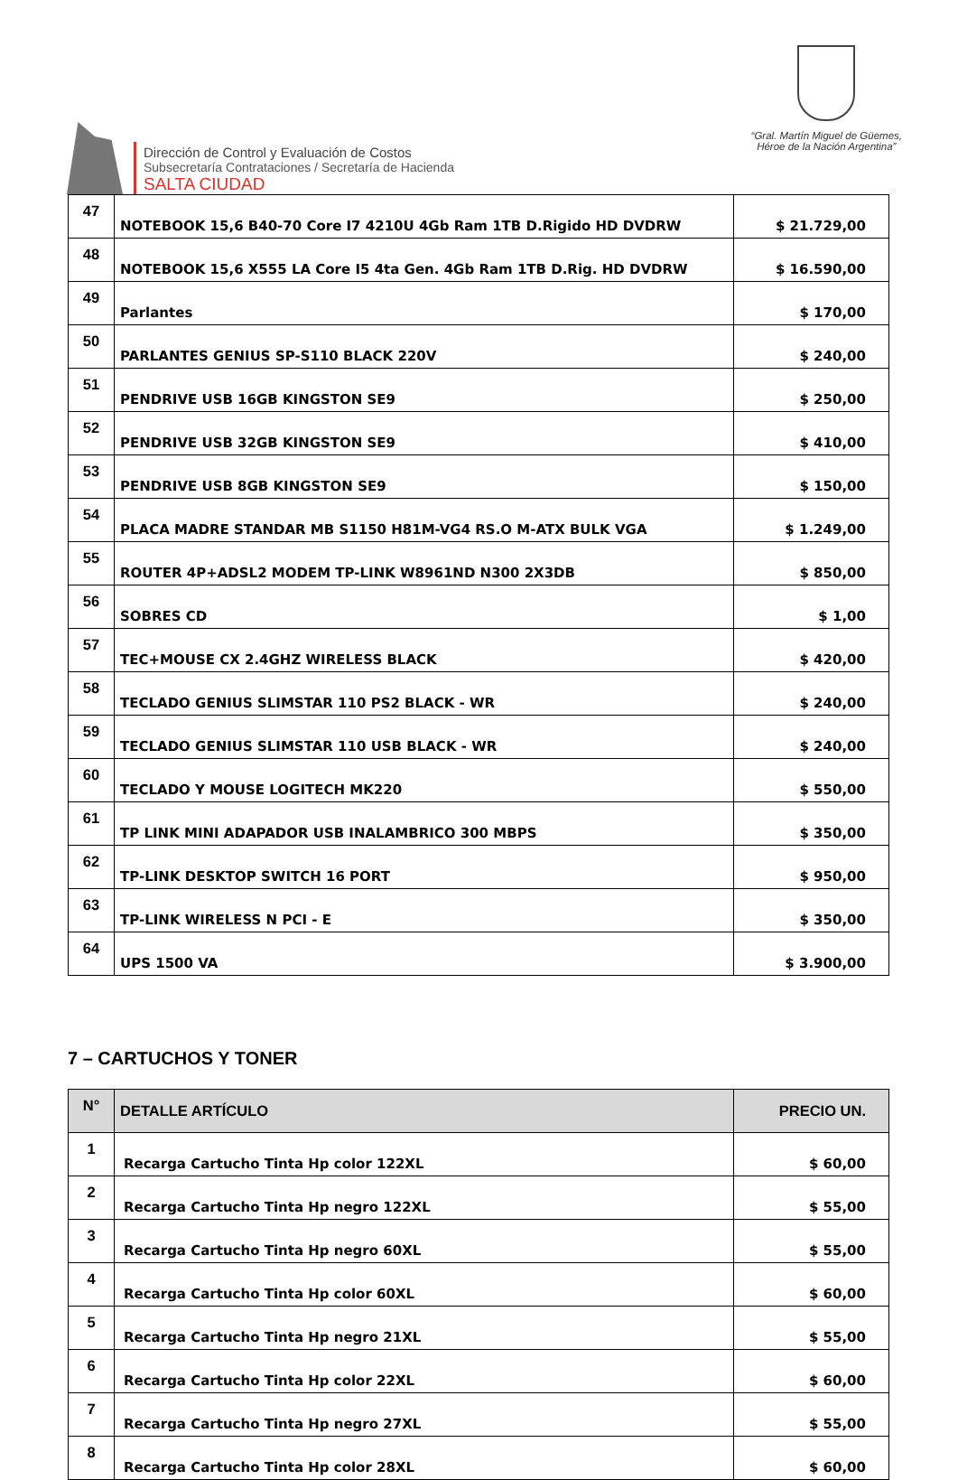Dirección de Control y Evaluación de Costos
Subsecretaría Contrataciones / Secretaría de Hacienda
SALTA CIUDAD
“Gral. Martín Miguel de Güemes,
Héroe de la Nación Argentina”
| 47 | NOTEBOOK 15,6 B40-70 Core I7 4210U 4Gb Ram 1TB D.Rigido HD DVDRW | $ 21.729,00 |
| 48 | NOTEBOOK 15,6 X555 LA Core I5 4ta Gen. 4Gb Ram 1TB D.Rig. HD DVDRW | $ 16.590,00 |
| 49 | Parlantes | $ 170,00 |
| 50 | PARLANTES GENIUS SP-S110 BLACK 220V | $ 240,00 |
| 51 | PENDRIVE USB 16GB KINGSTON SE9 | $ 250,00 |
| 52 | PENDRIVE USB 32GB KINGSTON SE9 | $ 410,00 |
| 53 | PENDRIVE USB 8GB KINGSTON SE9 | $ 150,00 |
| 54 | PLACA MADRE STANDAR MB S1150 H81M-VG4 RS.O M-ATX BULK VGA | $ 1.249,00 |
| 55 | ROUTER 4P+ADSL2 MODEM TP-LINK W8961ND N300 2X3DB | $ 850,00 |
| 56 | SOBRES CD | $ 1,00 |
| 57 | TEC+MOUSE CX 2.4GHZ WIRELESS BLACK | $ 420,00 |
| 58 | TECLADO GENIUS SLIMSTAR 110 PS2 BLACK - WR | $ 240,00 |
| 59 | TECLADO GENIUS SLIMSTAR 110 USB BLACK - WR | $ 240,00 |
| 60 | TECLADO Y MOUSE LOGITECH MK220 | $ 550,00 |
| 61 | TP LINK MINI ADAPADOR USB INALAMBRICO 300 MBPS | $ 350,00 |
| 62 | TP-LINK DESKTOP SWITCH 16 PORT | $ 950,00 |
| 63 | TP-LINK WIRELESS N PCI - E | $ 350,00 |
| 64 | UPS 1500 VA | $ 3.900,00 |
7 – CARTUCHOS Y TONER
| N° | DETALLE ARTÍCULO | PRECIO UN. |
| --- | --- | --- |
| 1 | Recarga Cartucho Tinta Hp color 122XL | $ 60,00 |
| 2 | Recarga Cartucho Tinta Hp negro 122XL | $ 55,00 |
| 3 | Recarga Cartucho Tinta Hp negro 60XL | $ 55,00 |
| 4 | Recarga Cartucho Tinta Hp color 60XL | $ 60,00 |
| 5 | Recarga Cartucho Tinta Hp negro 21XL | $ 55,00 |
| 6 | Recarga Cartucho Tinta Hp color 22XL | $ 60,00 |
| 7 | Recarga Cartucho Tinta Hp negro 27XL | $ 55,00 |
| 8 | Recarga Cartucho Tinta Hp color 28XL | $ 60,00 |